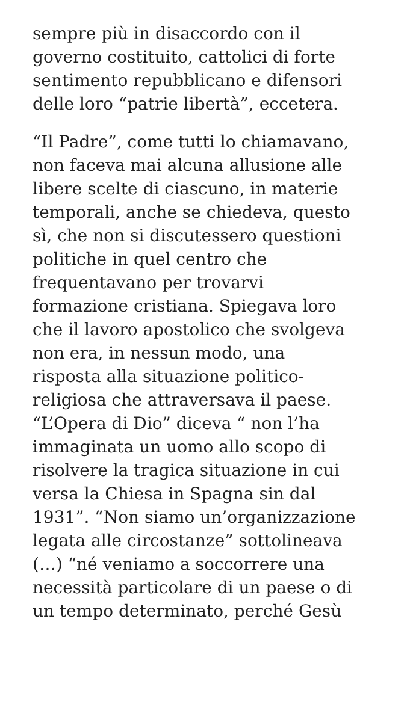sempre più in disaccordo con il
governo costituito, cattolici di forte
sentimento repubblicano e difensori
delle loro “patrie libertà”, eccetera.
“Il Padre”, come tutti lo chiamavano,
non faceva mai alcuna allusione alle
libere scelte di ciascuno, in materie
temporali, anche se chiedeva, questo
sì, che non si discutessero questioni
politiche in quel centro che
frequentavano per trovarvi
formazione cristiana. Spiegava loro
che il lavoro apostolico che svolgeva
non era, in nessun modo, una
risposta alla situazione politico-
religiosa che attraversava il paese.
“L’Opera di Dio” diceva “ non l’ha
immaginata un uomo allo scopo di
risolvere la tragica situazione in cui
versa la Chiesa in Spagna sin dal
1931”. “Non siamo un’organizzazione
legata alle circostanze” sottolineava
(…) “né veniamo a soccorrere una
necessità particolare di un paese o di
un tempo determinato, perché Gesù